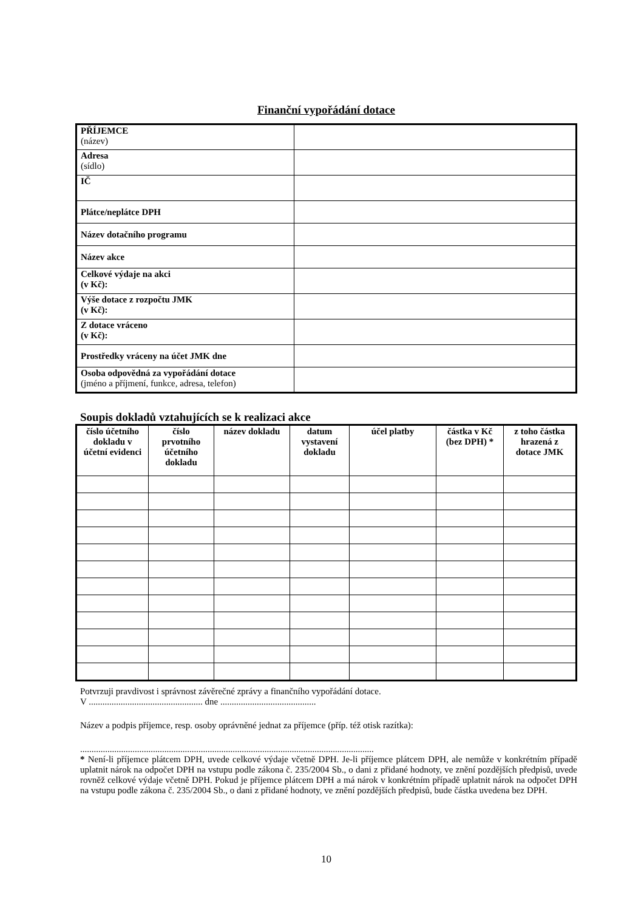Finanční vypořádání dotace
| PŘÍJEMCE (název) | |
| Adresa (sídlo) | |
| IČ | |
| Plátce/neplátce DPH | |
| Název dotačního programu | |
| Název akce | |
| Celkové výdaje na akci (v Kč): | |
| Výše dotace z rozpočtu JMK (v Kč): | |
| Z dotace vráceno (v Kč): | |
| Prostředky vráceny na účet JMK dne | |
| Osoba odpovědná za vypořádání dotace (jméno a příjmení, funkce, adresa, telefon) | |
Soupis dokladů vztahujících se k realizaci akce
| číslo účetního dokladu v účetní evidenci | číslo prvotního účetního dokladu | název dokladu | datum vystavení dokladu | účel platby | částka v Kč (bez DPH) * | z toho částka hrazená z dotace JMK |
| --- | --- | --- | --- | --- | --- | --- |
Potvrzuji pravdivost i správnost závěrečné zprávy a finančního vypořádání dotace.
V .................................................. dne ..........................................
Název a podpis příjemce, resp. osoby oprávněné jednat za příjemce (příp. též otisk razítka):
.................................................................................................................................
* Není-li příjemce plátcem DPH, uvede celkové výdaje včetně DPH. Je-li příjemce plátcem DPH, ale nemůže v konkrétním případě uplatnit nárok na odpočet DPH na vstupu podle zákona č. 235/2004 Sb., o dani z přidané hodnoty, ve znění pozdějších předpisů, uvede rovněž celkové výdaje včetně DPH. Pokud je příjemce plátcem DPH a má nárok v konkrétním případě uplatnit nárok na odpočet DPH na vstupu podle zákona č. 235/2004 Sb., o dani z přidané hodnoty, ve znění pozdějších předpisů, bude částka uvedena bez DPH.
10